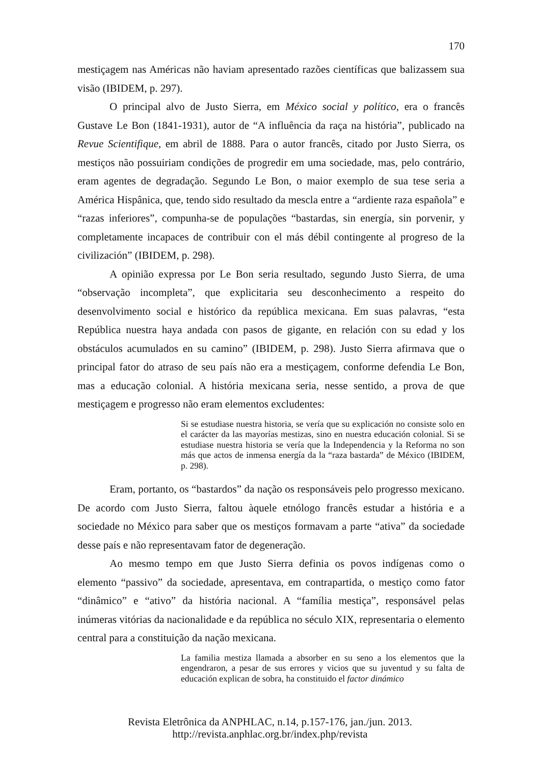170
mestiçagem nas Américas não haviam apresentado razões científicas que balizassem sua visão (IBIDEM, p. 297).
O principal alvo de Justo Sierra, em México social y político, era o francês Gustave Le Bon (1841-1931), autor de “A influência da raça na história”, publicado na Revue Scientifique, em abril de 1888. Para o autor francês, citado por Justo Sierra, os mestiços não possuiriam condições de progredir em uma sociedade, mas, pelo contrário, eram agentes de degradação. Segundo Le Bon, o maior exemplo de sua tese seria a América Hispânica, que, tendo sido resultado da mescla entre a “ardiente raza española” e “razas inferiores”, compunha-se de populações “bastardas, sin energía, sin porvenir, y completamente incapaces de contribuir con el más débil contingente al progreso de la civilización” (IBIDEM, p. 298).
A opinião expressa por Le Bon seria resultado, segundo Justo Sierra, de uma “observação incompleta”, que explicitaria seu desconhecimento a respeito do desenvolvimento social e histórico da república mexicana. Em suas palavras, “esta República nuestra haya andada con pasos de gigante, en relación con su edad y los obstáculos acumulados en su camino” (IBIDEM, p. 298). Justo Sierra afirmava que o principal fator do atraso de seu país não era a mestiçagem, conforme defendia Le Bon, mas a educação colonial. A história mexicana seria, nesse sentido, a prova de que mestiçagem e progresso não eram elementos excludentes:
Si se estudiase nuestra historia, se vería que su explicación no consiste solo en el carácter da las mayorías mestizas, sino en nuestra educación colonial. Si se estudiase nuestra historia se vería que la Independencia y la Reforma no son más que actos de inmensa energía da la “raza bastarda” de México (IBIDEM, p. 298).
Eram, portanto, os “bastardos” da nação os responsáveis pelo progresso mexicano. De acordo com Justo Sierra, faltou àquele etnólogo francês estudar a história e a sociedade no México para saber que os mestiços formavam a parte “ativa” da sociedade desse país e não representavam fator de degeneração.
Ao mesmo tempo em que Justo Sierra definia os povos indígenas como o elemento “passivo” da sociedade, apresentava, em contrapartida, o mestiço como fator “dinâmico” e “ativo” da história nacional. A “família mestiça”, responsável pelas inúmeras vitórias da nacionalidade e da república no século XIX, representaria o elemento central para a constituição da nação mexicana.
La familia mestiza llamada a absorber en su seno a los elementos que la engendraron, a pesar de sus errores y vicios que su juventud y su falta de educación explican de sobra, ha constituido el factor dinámico
Revista Eletrônica da ANPHLAC, n.14, p.157-176, jan./jun. 2013.
http://revista.anphlac.org.br/index.php/revista